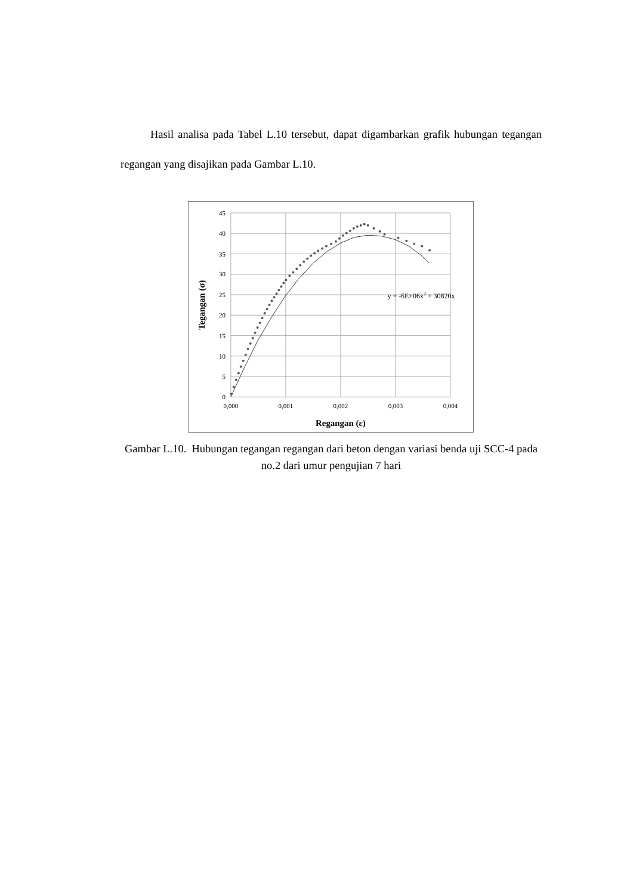Hasil analisa pada Tabel L.10 tersebut, dapat digambarkan grafik hubungan tegangan regangan yang disajikan pada Gambar L.10.
45
40
35
30
25
20
15
10
5
0
0,000
0,001
0,002
0,003
0,004
y = -6E+06x2 + 30820x
Regangan (ε)
Tegangan (σ)
Gambar L.10. Hubungan tegangan regangan dari beton dengan variasi benda uji SCC-4 pada no.2 dari umur pengujian 7 hari